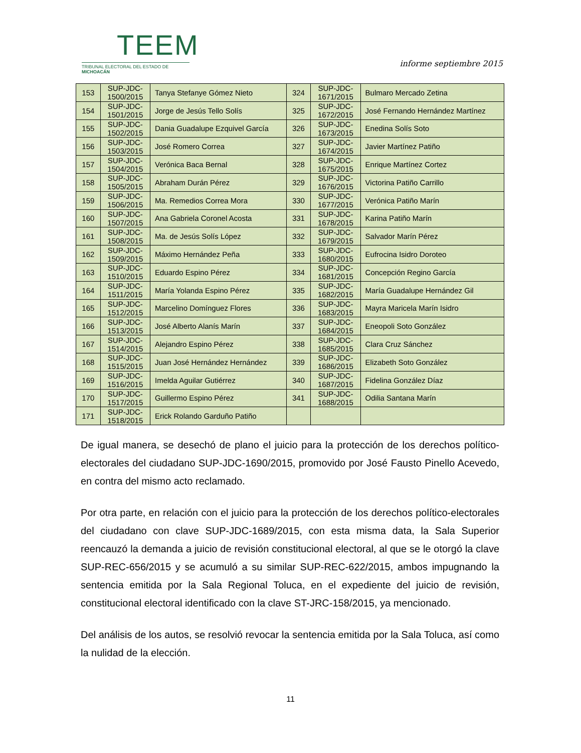TEEM
TRIBUNAL ELECTORAL DEL ESTADO DE MICHOACÁN
informe septiembre 2015
| 153 | SUP-JDC- 1500/2015 | Tanya Stefanye Gómez Nieto | 324 | SUP-JDC- 1671/2015 | Bulmaro Mercado Zetina |
| 154 | SUP-JDC- 1501/2015 | Jorge de Jesús Tello Solís | 325 | SUP-JDC- 1672/2015 | José Fernando Hernández Martínez |
| 155 | SUP-JDC- 1502/2015 | Dania Guadalupe Ezquivel García | 326 | SUP-JDC- 1673/2015 | Enedina Solís Soto |
| 156 | SUP-JDC- 1503/2015 | José Romero Correa | 327 | SUP-JDC- 1674/2015 | Javier Martínez Patiño |
| 157 | SUP-JDC- 1504/2015 | Verónica Baca Bernal | 328 | SUP-JDC- 1675/2015 | Enrique Martínez Cortez |
| 158 | SUP-JDC- 1505/2015 | Abraham Durán Pérez | 329 | SUP-JDC- 1676/2015 | Victorina Patiño Carrillo |
| 159 | SUP-JDC- 1506/2015 | Ma. Remedios Correa Mora | 330 | SUP-JDC- 1677/2015 | Verónica Patiño Marín |
| 160 | SUP-JDC- 1507/2015 | Ana Gabriela Coronel Acosta | 331 | SUP-JDC- 1678/2015 | Karina Patiño Marín |
| 161 | SUP-JDC- 1508/2015 | Ma. de Jesús Solís López | 332 | SUP-JDC- 1679/2015 | Salvador Marín Pérez |
| 162 | SUP-JDC- 1509/2015 | Máximo Hernández Peña | 333 | SUP-JDC- 1680/2015 | Eufrocina Isidro Doroteo |
| 163 | SUP-JDC- 1510/2015 | Eduardo Espino Pérez | 334 | SUP-JDC- 1681/2015 | Concepción Regino García |
| 164 | SUP-JDC- 1511/2015 | María Yolanda Espino Pérez | 335 | SUP-JDC- 1682/2015 | María Guadalupe Hernández Gil |
| 165 | SUP-JDC- 1512/2015 | Marcelino Domínguez Flores | 336 | SUP-JDC- 1683/2015 | Mayra Maricela Marín Isidro |
| 166 | SUP-JDC- 1513/2015 | José Alberto Alanís Marín | 337 | SUP-JDC- 1684/2015 | Eneopoli Soto González |
| 167 | SUP-JDC- 1514/2015 | Alejandro Espino Pérez | 338 | SUP-JDC- 1685/2015 | Clara Cruz Sánchez |
| 168 | SUP-JDC- 1515/2015 | Juan José Hernández Hernández | 339 | SUP-JDC- 1686/2015 | Elizabeth Soto González |
| 169 | SUP-JDC- 1516/2015 | Imelda Aguilar Gutiérrez | 340 | SUP-JDC- 1687/2015 | Fidelina González Díaz |
| 170 | SUP-JDC- 1517/2015 | Guillermo Espino Pérez | 341 | SUP-JDC- 1688/2015 | Odilia Santana Marín |
| 171 | SUP-JDC- 1518/2015 | Erick Rolando Garduño Patiño | | | |
De igual manera, se desechó de plano el juicio para la protección de los derechos político-electorales del ciudadano SUP-JDC-1690/2015, promovido por José Fausto Pinello Acevedo, en contra del mismo acto reclamado.
Por otra parte, en relación con el juicio para la protección de los derechos político-electorales del ciudadano con clave SUP-JDC-1689/2015, con esta misma data, la Sala Superior reencauzó la demanda a juicio de revisión constitucional electoral, al que se le otorgó la clave SUP-REC-656/2015 y se acumuló a su similar SUP-REC-622/2015, ambos impugnando la sentencia emitida por la Sala Regional Toluca, en el expediente del juicio de revisión, constitucional electoral identificado con la clave ST-JRC-158/2015, ya mencionado.
Del análisis de los autos, se resolvió revocar la sentencia emitida por la Sala Toluca, así como la nulidad de la elección.
11